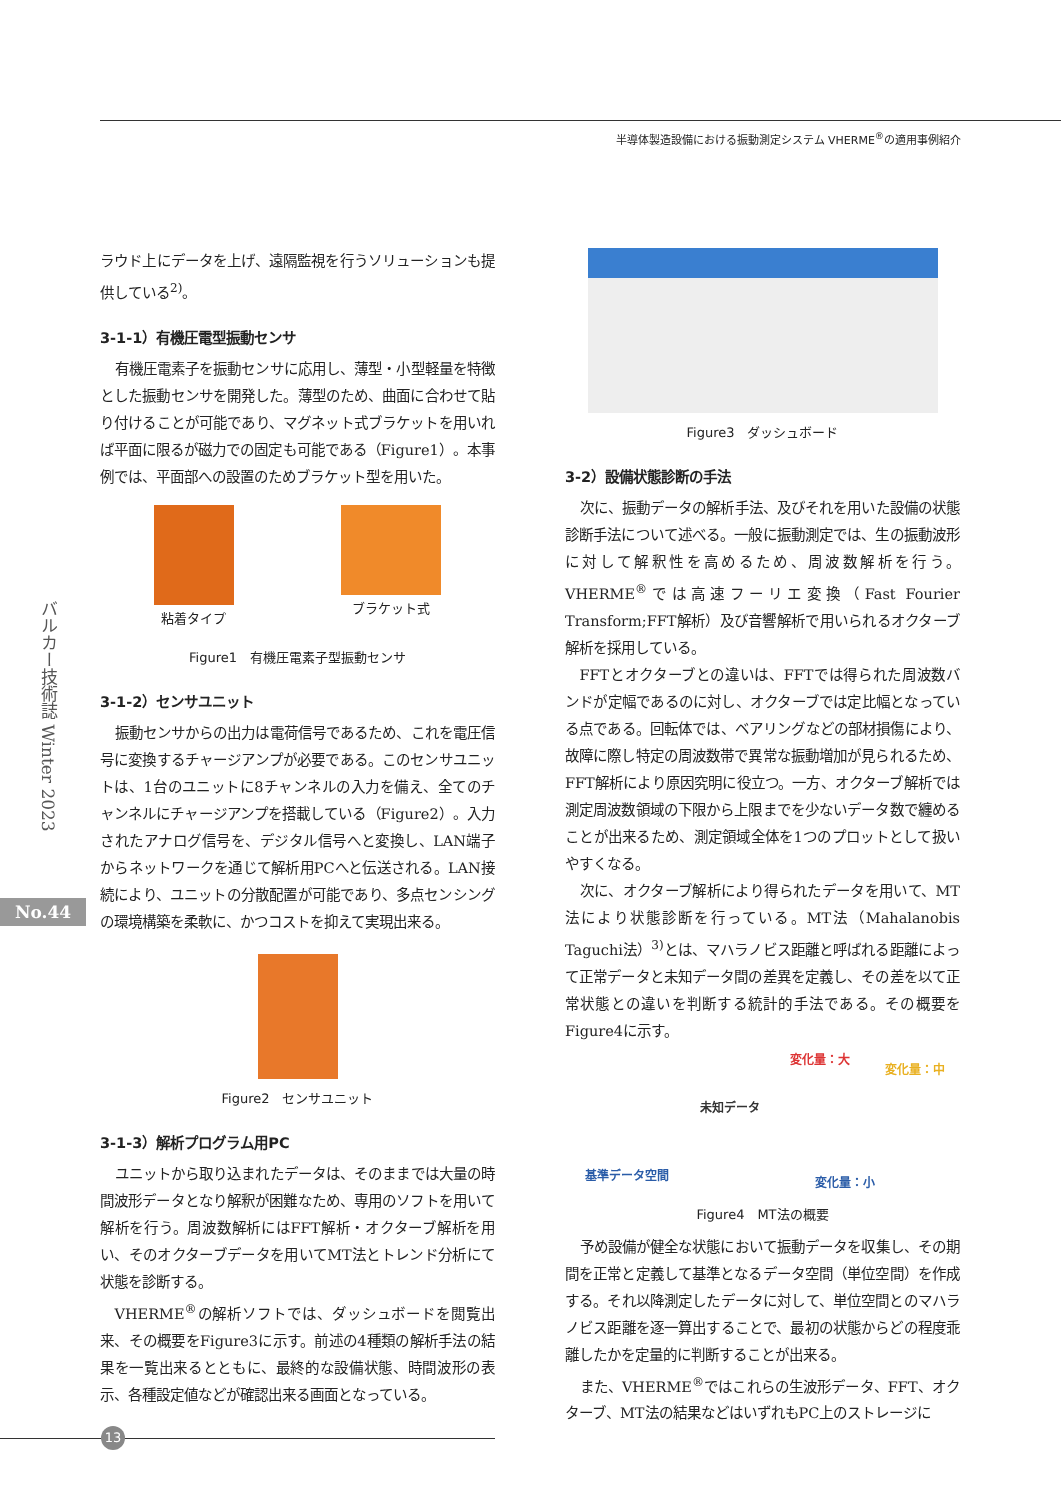半導体製造設備における振動測定システム VHERME<sup>®</sup>の適用事例紹介
バルカー技術誌 Winter 2023
No.44
ラウド上にデータを上げ、遠隔監視を行うソリューションも提供している<sup>2)</sup>。
3-1-1）有機圧電型振動センサ
有機圧電素子を振動センサに応用し、薄型・小型軽量を特徴とした振動センサを開発した。薄型のため、曲面に合わせて貼り付けることが可能であり、マグネット式ブラケットを用いれば平面に限るが磁力での固定も可能である（Figure1）。本事例では、平面部への設置のためブラケット型を用いた。
粘着タイプ ブラケット式
Figure1　有機圧電素子型振動センサ
3-1-2）センサユニット
振動センサからの出力は電荷信号であるため、これを電圧信号に変換するチャージアンプが必要である。このセンサユニットは、1台のユニットに8チャンネルの入力を備え、全てのチャンネルにチャージアンプを搭載している（Figure2）。入力されたアナログ信号を、デジタル信号へと変換し、LAN端子からネットワークを通じて解析用PCへと伝送される。LAN接続により、ユニットの分散配置が可能であり、多点センシングの環境構築を柔軟に、かつコストを抑えて実現出来る。
Figure2　センサユニット
3-1-3）解析プログラム用PC
ユニットから取り込まれたデータは、そのままでは大量の時間波形データとなり解釈が困難なため、専用のソフトを用いて解析を行う。周波数解析にはFFT解析・オクターブ解析を用い、そのオクターブデータを用いてMT法とトレンド分析にて状態を診断する。
VHERME<sup>®</sup>の解析ソフトでは、ダッシュボードを閲覧出来、その概要をFigure3に示す。前述の4種類の解析手法の結果を一覧出来るとともに、最終的な設備状態、時間波形の表示、各種設定値などが確認出来る画面となっている。
Figure3　ダッシュボード
3-2）設備状態診断の手法
次に、振動データの解析手法、及びそれを用いた設備の状態診断手法について述べる。一般に振動測定では、生の振動波形に対して解釈性を高めるため、周波数解析を行う。VHERME<sup>®</sup>では高速フーリエ変換（Fast Fourier Transform;FFT解析）及び音響解析で用いられるオクターブ解析を採用している。
FFTとオクターブとの違いは、FFTでは得られた周波数バンドが定幅であるのに対し、オクターブでは定比幅となっている点である。回転体では、ベアリングなどの部材損傷により、故障に際し特定の周波数帯で異常な振動増加が見られるため、FFT解析により原因究明に役立つ。一方、オクターブ解析では測定周波数領域の下限から上限までを少ないデータ数で纏めることが出来るため、測定領域全体を1つのプロットとして扱いやすくなる。
次に、オクターブ解析により得られたデータを用いて、MT法により状態診断を行っている。MT法（Mahalanobis Taguchi法）<sup>3)</sup>とは、マハラノビス距離と呼ばれる距離によって正常データと未知データ間の差異を定義し、その差を以て正常状態との違いを判断する統計的手法である。その概要をFigure4に示す。
変化量：大
変化量：中
未知データ
基準データ空間 変化量：小
Figure4　MT法の概要
予め設備が健全な状態において振動データを収集し、その期間を正常と定義して基準となるデータ空間（単位空間）を作成する。それ以降測定したデータに対して、単位空間とのマハラノビス距離を逐一算出することで、最初の状態からどの程度乖離したかを定量的に判断することが出来る。
また、VHERME<sup>®</sup>ではこれらの生波形データ、FFT、オクターブ、MT法の結果などはいずれもPC上のストレージに
13